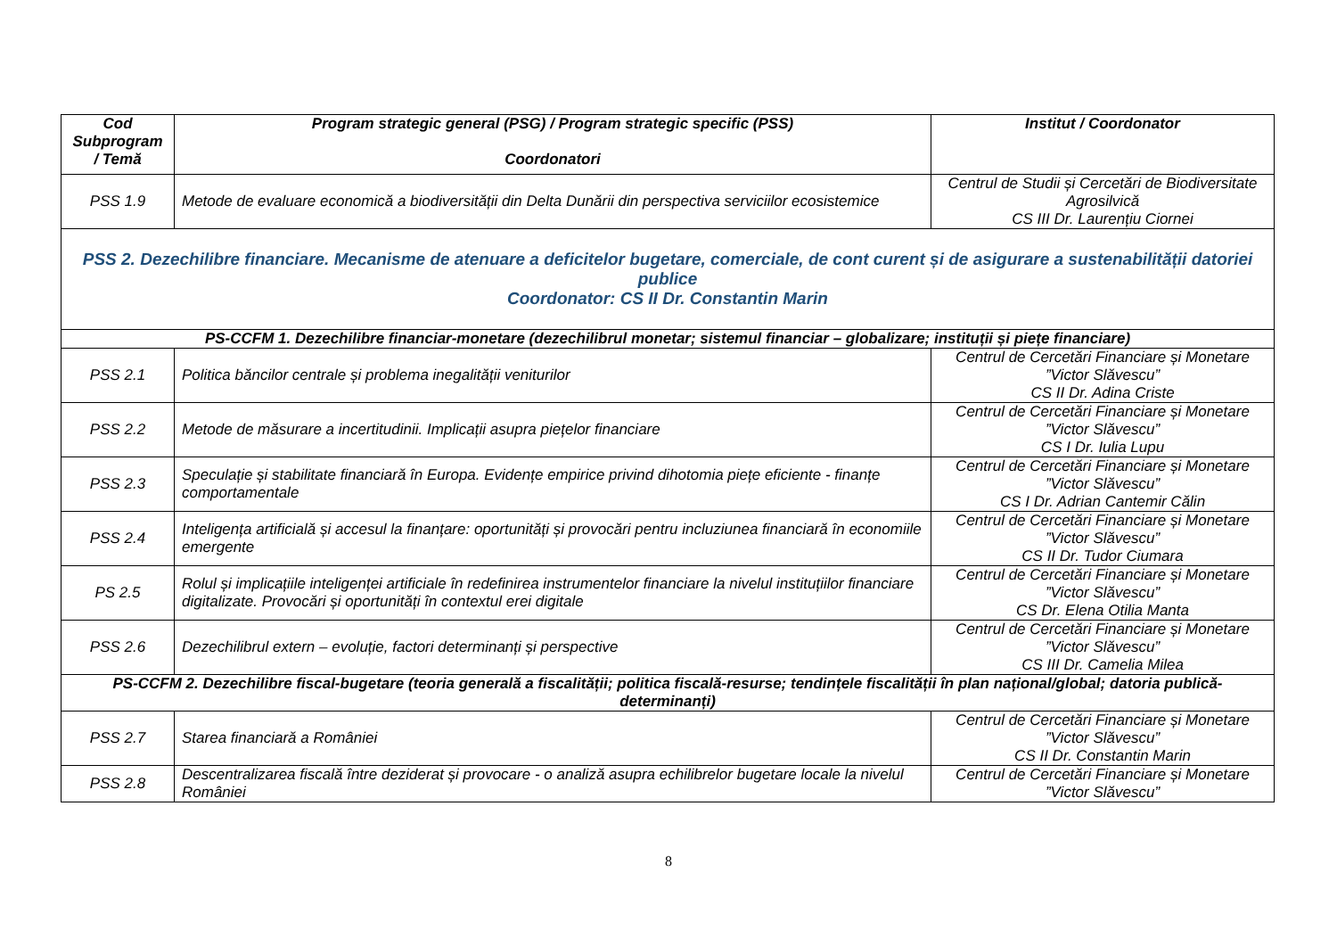| Cod Subprogram / Temă | Program strategic general (PSG) / Program strategic specific (PSS) Coordonatori | Institut / Coordonator |
| --- | --- | --- |
| PSS 1.9 | Metode de evaluare economică a biodiversității din Delta Dunării din perspectiva serviciilor ecosistemice | Centrul de Studii și Cercetări de Biodiversitate Agrosilvică CS III Dr. Laurențiu Ciornei |
| PSS 2. Dezechilibre financiare. Mecanisme de atenuare a deficitelor bugetare, comerciale, de cont curent și de asigurare a sustenabilității datoriei publice Coordonator: CS II Dr. Constantin Marin | | |
| PS-CCFM 1. Dezechilibre financiar-monetare (dezechilibrul monetar; sistemul financiar – globalizare; instituții și piețe financiare) | | |
| PSS 2.1 | Politica băncilor centrale și problema inegalității veniturilor | Centrul de Cercetări Financiare și Monetare ”Victor Slăvescu” CS II Dr. Adina Criste |
| PSS 2.2 | Metode de măsurare a incertitudinii. Implicații asupra piețelor financiare | Centrul de Cercetări Financiare și Monetare ”Victor Slăvescu” CS I Dr. Iulia Lupu |
| PSS 2.3 | Speculație și stabilitate financiară în Europa. Evidențe empirice privind dihotomia piețe eficiente - finanțe comportamentale | Centrul de Cercetări Financiare și Monetare ”Victor Slăvescu” CS I Dr. Adrian Cantemir Călin |
| PSS 2.4 | Inteligența artificială și accesul la finanțare: oportunități și provocări pentru incluziunea financiară în economiile emergente | Centrul de Cercetări Financiare și Monetare ”Victor Slăvescu” CS II Dr. Tudor Ciumara |
| PS 2.5 | Rolul și implicațiile inteligenței artificiale în redefinirea instrumentelor financiare la nivelul instituțiilor financiare digitalizate. Provocări și oportunități în contextul erei digitale | Centrul de Cercetări Financiare și Monetare ”Victor Slăvescu” CS Dr. Elena Otilia Manta |
| PSS 2.6 | Dezechilibrul extern – evoluție, factori determinanți și perspective | Centrul de Cercetări Financiare și Monetare ”Victor Slăvescu” CS III Dr. Camelia Milea |
| PS-CCFM 2. Dezechilibre fiscal-bugetare (teoria generală a fiscalității; politica fiscală-resurse; tendințele fiscalității în plan național/global; datoria publică-determinanți) | | |
| PSS 2.7 | Starea financiară a României | Centrul de Cercetări Financiare și Monetare ”Victor Slăvescu” CS II Dr. Constantin Marin |
| PSS 2.8 | Descentralizarea fiscală între deziderat și provocare - o analiză asupra echilibrelor bugetare locale la nivelul României | Centrul de Cercetări Financiare și Monetare ”Victor Slăvescu” |
8